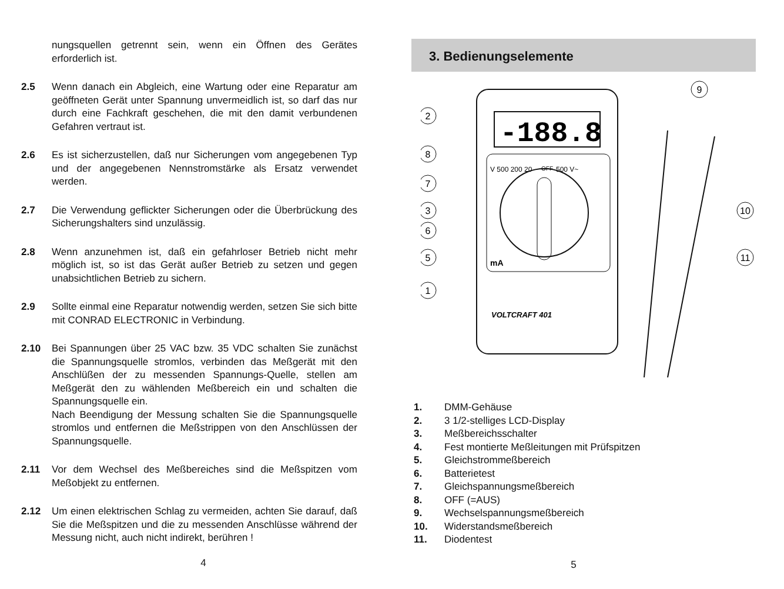nungsquellen getrennt sein, wenn ein Öffnen des Gerätes erforderlich ist.
2.5 Wenn danach ein Abgleich, eine Wartung oder eine Reparatur am geöffneten Gerät unter Spannung unvermeidlich ist, so darf das nur durch eine Fachkraft geschehen, die mit den damit verbundenen Gefahren vertraut ist.
2.6 Es ist sicherzustellen, daß nur Sicherungen vom angegebenen Typ und der angegebenen Nennstromstärke als Ersatz verwendet werden.
2.7 Die Verwendung geflickter Sicherungen oder die Überbrückung des Sicherungshalters sind unzulässig.
2.8 Wenn anzunehmen ist, daß ein gefahrloser Betrieb nicht mehr möglich ist, so ist das Gerät außer Betrieb zu setzen und gegen unabsichtlichen Betrieb zu sichern.
2.9 Sollte einmal eine Reparatur notwendig werden, setzen Sie sich bitte mit CONRAD ELECTRONIC in Verbindung.
2.10 Bei Spannungen über 25 VAC bzw. 35 VDC schalten Sie zunächst die Spannungsquelle stromlos, verbinden das Meßgerät mit den Anschlüßen der zu messenden Spannungs-Quelle, stellen am Meßgerät den zu wählenden Meßbereich ein und schalten die Spannungsquelle ein.
Nach Beendigung der Messung schalten Sie die Spannungsquelle stromlos und entfernen die Meßstrippen von den Anschlüssen der Spannungsquelle.
2.11 Vor dem Wechsel des Meßbereiches sind die Meßspitzen vom Meßobjekt zu entfernen.
2.12 Um einen elektrischen Schlag zu vermeiden, achten Sie darauf, daß Sie die Meßspitzen und die zu messenden Anschlüsse während der Messung nicht, auch nicht indirekt, berühren !
4
3. Bedienungselemente
-188.8
V 500 200 20
OFF
500 V~
mA
VOLTCRAFT 401
2
8
7
3
6
5
1
9
10
11
1. DMM-Gehäuse
2. 3 1/2-stelliges LCD-Display
3. Meßbereichsschalter
4. Fest montierte Meßleitungen mit Prüfspitzen
5. Gleichstrommeßbereich
6. Batterietest
7. Gleichspannungsmeßbereich
8. OFF (=AUS)
9. Wechselspannungsmeßbereich
10. Widerstandsmeßbereich
11. Diodentest
5